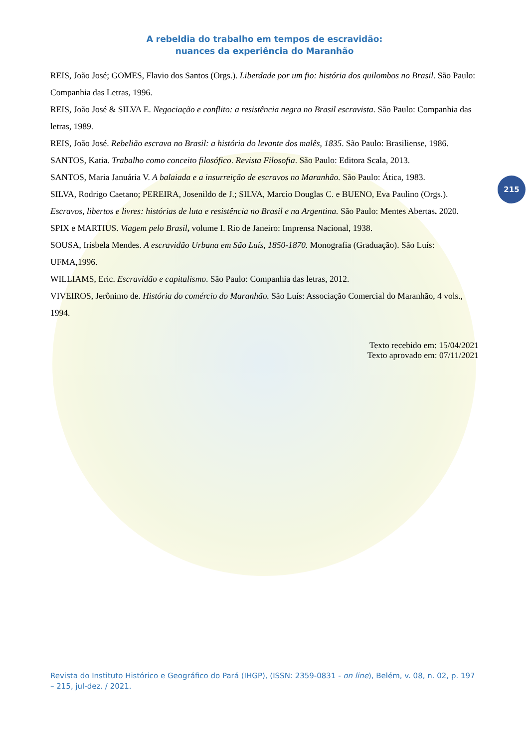A rebeldia do trabalho em tempos de escravidão:
nuances da experiência do Maranhão
215
REIS, João José; GOMES, Flavio dos Santos (Orgs.). Liberdade por um fio: história dos quilombos no Brasil. São Paulo: Companhia das Letras, 1996.
REIS, João José & SILVA E. Negociação e conflito: a resistência negra no Brasil escravista. São Paulo: Companhia das letras, 1989.
REIS, João José. Rebelião escrava no Brasil: a história do levante dos malês, 1835. São Paulo: Brasiliense, 1986.
SANTOS, Katia. Trabalho como conceito filosófico. Revista Filosofia. São Paulo: Editora Scala, 2013.
SANTOS, Maria Januária V. A balaiada e a insurreição de escravos no Maranhão. São Paulo: Ática, 1983.
SILVA, Rodrigo Caetano; PEREIRA, Josenildo de J.; SILVA, Marcio Douglas C. e BUENO, Eva Paulino (Orgs.). Escravos, libertos e livres: histórias de luta e resistência no Brasil e na Argentina. São Paulo: Mentes Abertas. 2020.
SPIX e MARTIUS. Viagem pelo Brasil, volume I. Rio de Janeiro: Imprensa Nacional, 1938.
SOUSA, Irisbela Mendes. A escravidão Urbana em São Luís, 1850-1870. Monografia (Graduação). São Luís: UFMA,1996.
WILLIAMS, Eric. Escravidão e capitalismo. São Paulo: Companhia das letras, 2012.
VIVEIROS, Jerônimo de. História do comércio do Maranhão. São Luís: Associação Comercial do Maranhão, 4 vols., 1994.
Texto recebido em: 15/04/2021
Texto aprovado em: 07/11/2021
Revista do Instituto Histórico e Geográfico do Pará (IHGP), (ISSN: 2359-0831 - on line), Belém, v. 08, n. 02, p. 197 – 215, jul-dez. / 2021.